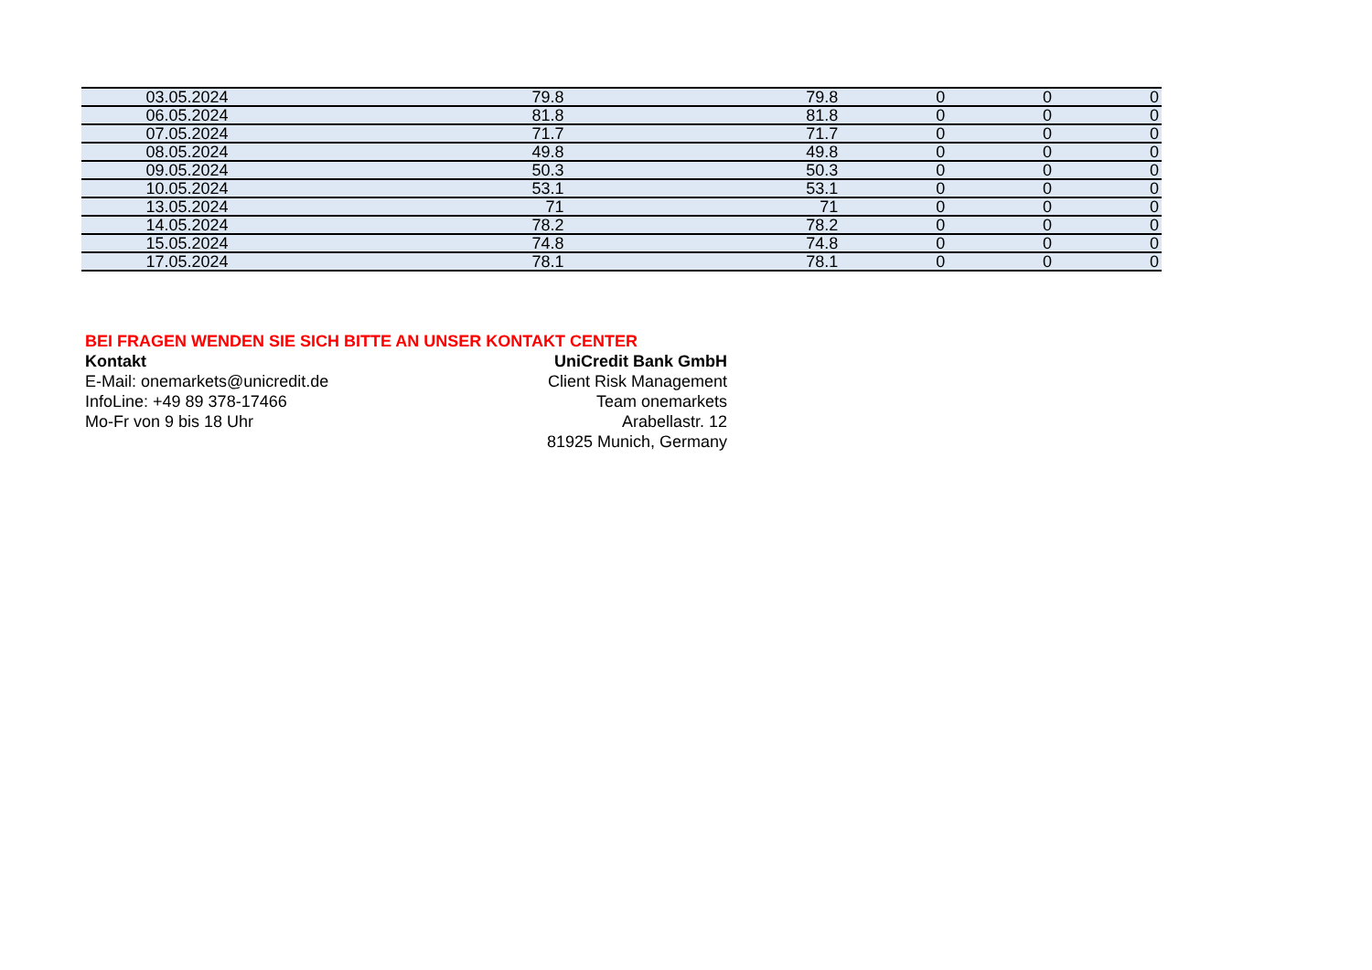| 03.05.2024 | 79.8 | 79.8 | 0 | 0 | 0 |
| 06.05.2024 | 81.8 | 81.8 | 0 | 0 | 0 |
| 07.05.2024 | 71.7 | 71.7 | 0 | 0 | 0 |
| 08.05.2024 | 49.8 | 49.8 | 0 | 0 | 0 |
| 09.05.2024 | 50.3 | 50.3 | 0 | 0 | 0 |
| 10.05.2024 | 53.1 | 53.1 | 0 | 0 | 0 |
| 13.05.2024 | 71 | 71 | 0 | 0 | 0 |
| 14.05.2024 | 78.2 | 78.2 | 0 | 0 | 0 |
| 15.05.2024 | 74.8 | 74.8 | 0 | 0 | 0 |
| 17.05.2024 | 78.1 | 78.1 | 0 | 0 | 0 |
BEI FRAGEN WENDEN SIE SICH BITTE AN UNSER KONTAKT CENTER
Kontakt
E-Mail: onemarkets@unicredit.de
InfoLine: +49 89 378-17466
Mo-Fr von 9 bis 18 Uhr
UniCredit Bank GmbH
Client Risk Management
Team onemarkets
Arabellastr. 12
81925 Munich, Germany